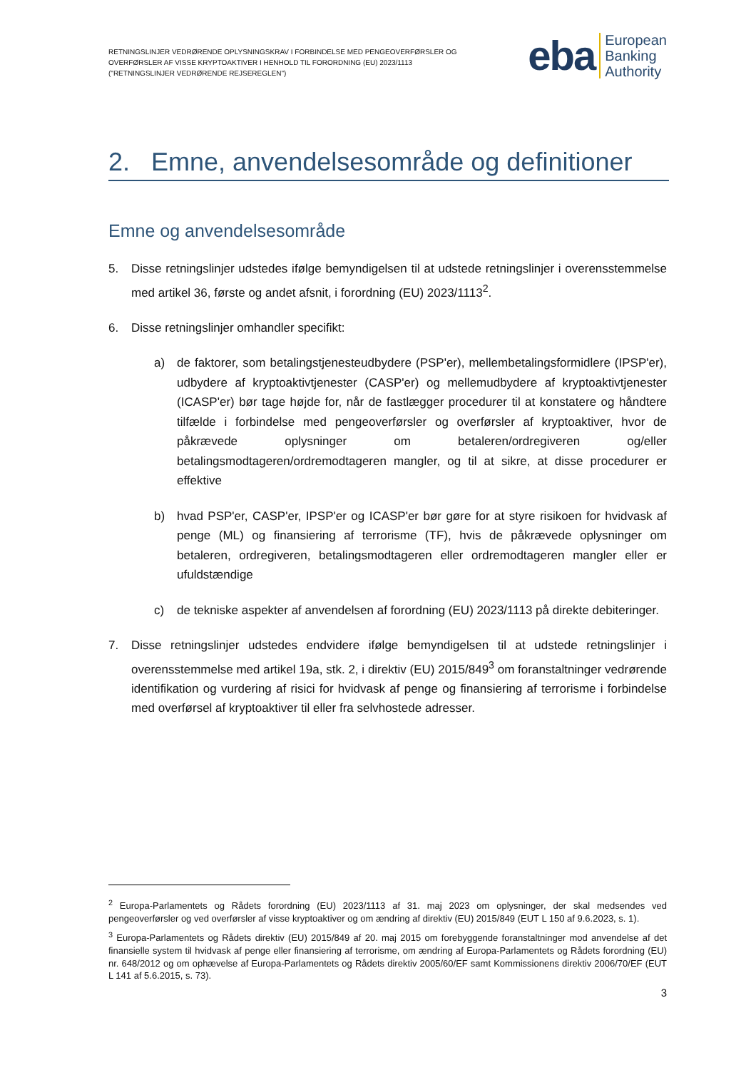RETNINGSLINJER VEDRØRENDE OPLYSNINGSKRAV I FORBINDELSE MED PENGEOVERFØRSLER OG
OVERFØRSLER AF VISSE KRYPTOAKTIVER I HENHOLD TIL FORORDNING (EU) 2023/1113
("RETNINGSLINJER VEDRØRENDE REJSEREGLEN")
eba
European
Banking
Authority
2. Emne, anvendelsesområde og definitioner
Emne og anvendelsesområde
5. Disse retningslinjer udstedes ifølge bemyndigelsen til at udstede retningslinjer i overensstemmelse med artikel 36, første og andet afsnit, i forordning (EU) 2023/1113<sup>2</sup>.
6. Disse retningslinjer omhandler specifikt:
a) de faktorer, som betalingstjenesteudbydere (PSP'er), mellembetalingsformidlere (IPSP'er), udbydere af kryptoaktivtjenester (CASP'er) og mellemudbydere af kryptoaktivtjenester (ICASP'er) bør tage højde for, når de fastlægger procedurer til at konstatere og håndtere tilfælde i forbindelse med pengeoverførsler og overførsler af kryptoaktiver, hvor de påkrævede oplysninger om betaleren/ordregiveren og/eller betalingsmodtageren/ordremodtageren mangler, og til at sikre, at disse procedurer er effektive
b) hvad PSP'er, CASP'er, IPSP'er og ICASP'er bør gøre for at styre risikoen for hvidvask af penge (ML) og finansiering af terrorisme (TF), hvis de påkrævede oplysninger om betaleren, ordregiveren, betalingsmodtageren eller ordremodtageren mangler eller er ufuldstændige
c) de tekniske aspekter af anvendelsen af forordning (EU) 2023/1113 på direkte debiteringer.
7. Disse retningslinjer udstedes endvidere ifølge bemyndigelsen til at udstede retningslinjer i overensstemmelse med artikel 19a, stk. 2, i direktiv (EU) 2015/849<sup>3</sup> om foranstaltninger vedrørende identifikation og vurdering af risici for hvidvask af penge og finansiering af terrorisme i forbindelse med overførsel af kryptoaktiver til eller fra selvhostede adresser.
<sup>2</sup> Europa-Parlamentets og Rådets forordning (EU) 2023/1113 af 31. maj 2023 om oplysninger, der skal medsendes ved pengeoverførsler og ved overførsler af visse kryptoaktiver og om ændring af direktiv (EU) 2015/849 (EUT L 150 af 9.6.2023, s. 1).
<sup>3</sup> Europa-Parlamentets og Rådets direktiv (EU) 2015/849 af 20. maj 2015 om forebyggende foranstaltninger mod anvendelse af det finansielle system til hvidvask af penge eller finansiering af terrorisme, om ændring af Europa-Parlamentets og Rådets forordning (EU) nr. 648/2012 og om ophævelse af Europa-Parlamentets og Rådets direktiv 2005/60/EF samt Kommissionens direktiv 2006/70/EF (EUT L 141 af 5.6.2015, s. 73).
3